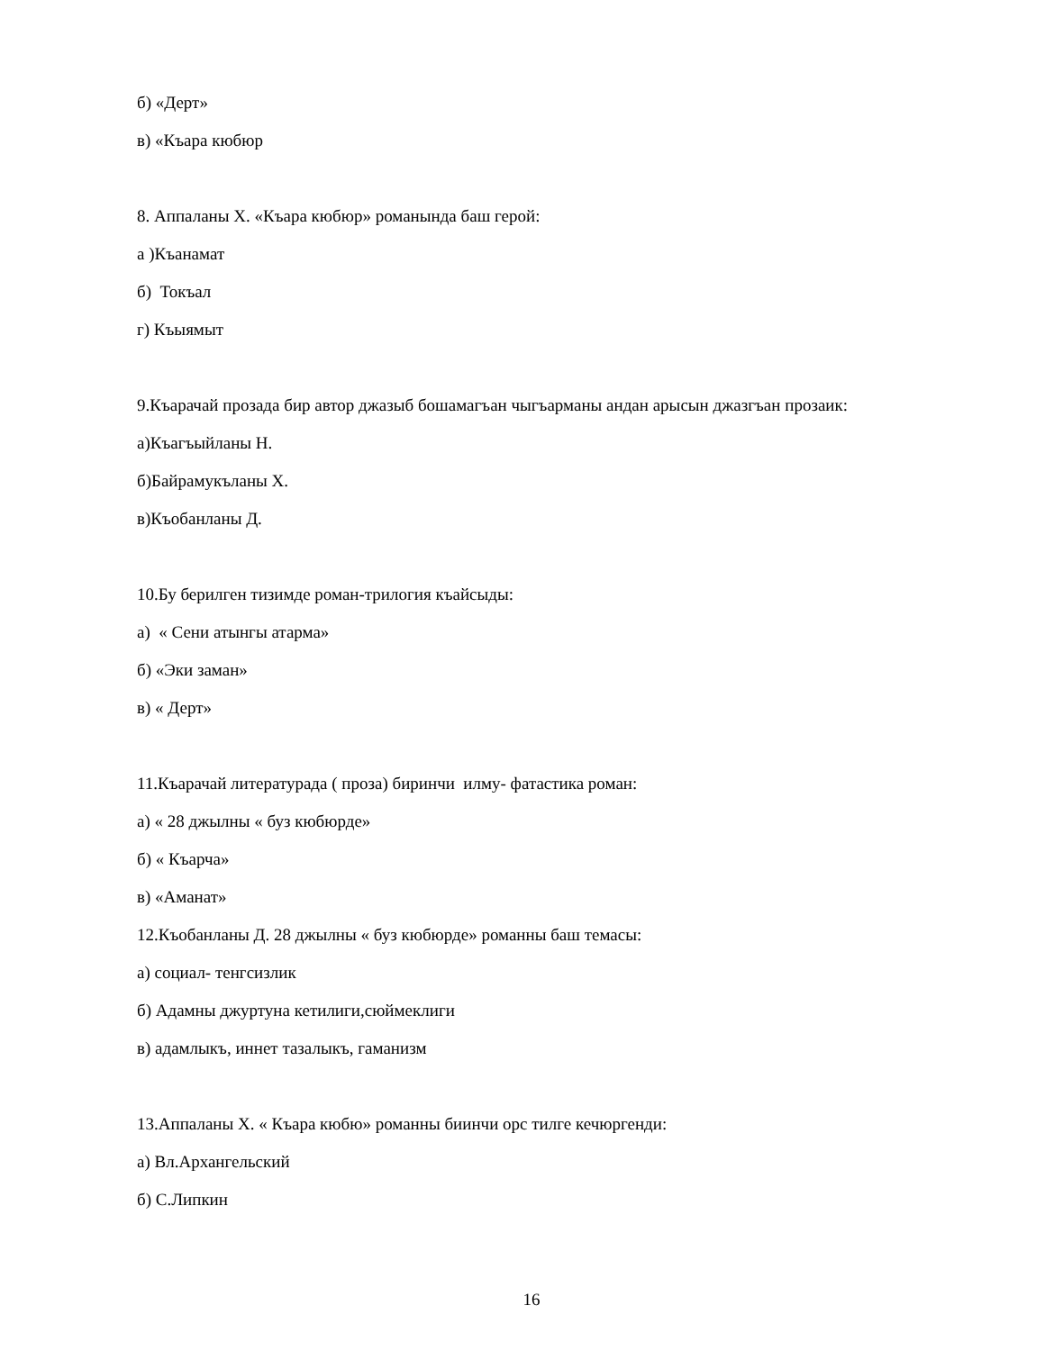б) «Дерт»
в) «Къара кюбюр
8. Аппаланы Х. «Къара кюбюр» романында баш герой:
а )Къанамат
б) Токъал
г) Къыямыт
9.Къарачай прозада бир автор джазыб бошамагъан чыгъарманы андан арысын джазгъан прозаик:
а)Къагъыйланы Н.
б)Байрамукъланы Х.
в)Къобанланы Д.
10.Бу берилген тизимде роман-трилогия къайсыды:
а) « Сени атынгы атарма»
б) «Эки заман»
в) « Дерт»
11.Къарачай литературада ( проза) биринчи илму- фатастика роман:
а) « 28 джылны « буз кюбюрде»
б) « Къарча»
в) «Аманат»
12.Къобанланы Д. 28 джылны « буз кюбюрде» романны баш темасы:
а) социал- тенгсизлик
б) Адамны джуртуна кетилиги,сюймеклиги
в) адамлыкъ, иннет тазалыкъ, гаманизм
13.Аппаланы Х. « Къара кюбю» романны биинчи орс тилге кечюргенди:
а) Вл.Архангельский
б) С.Липкин
16